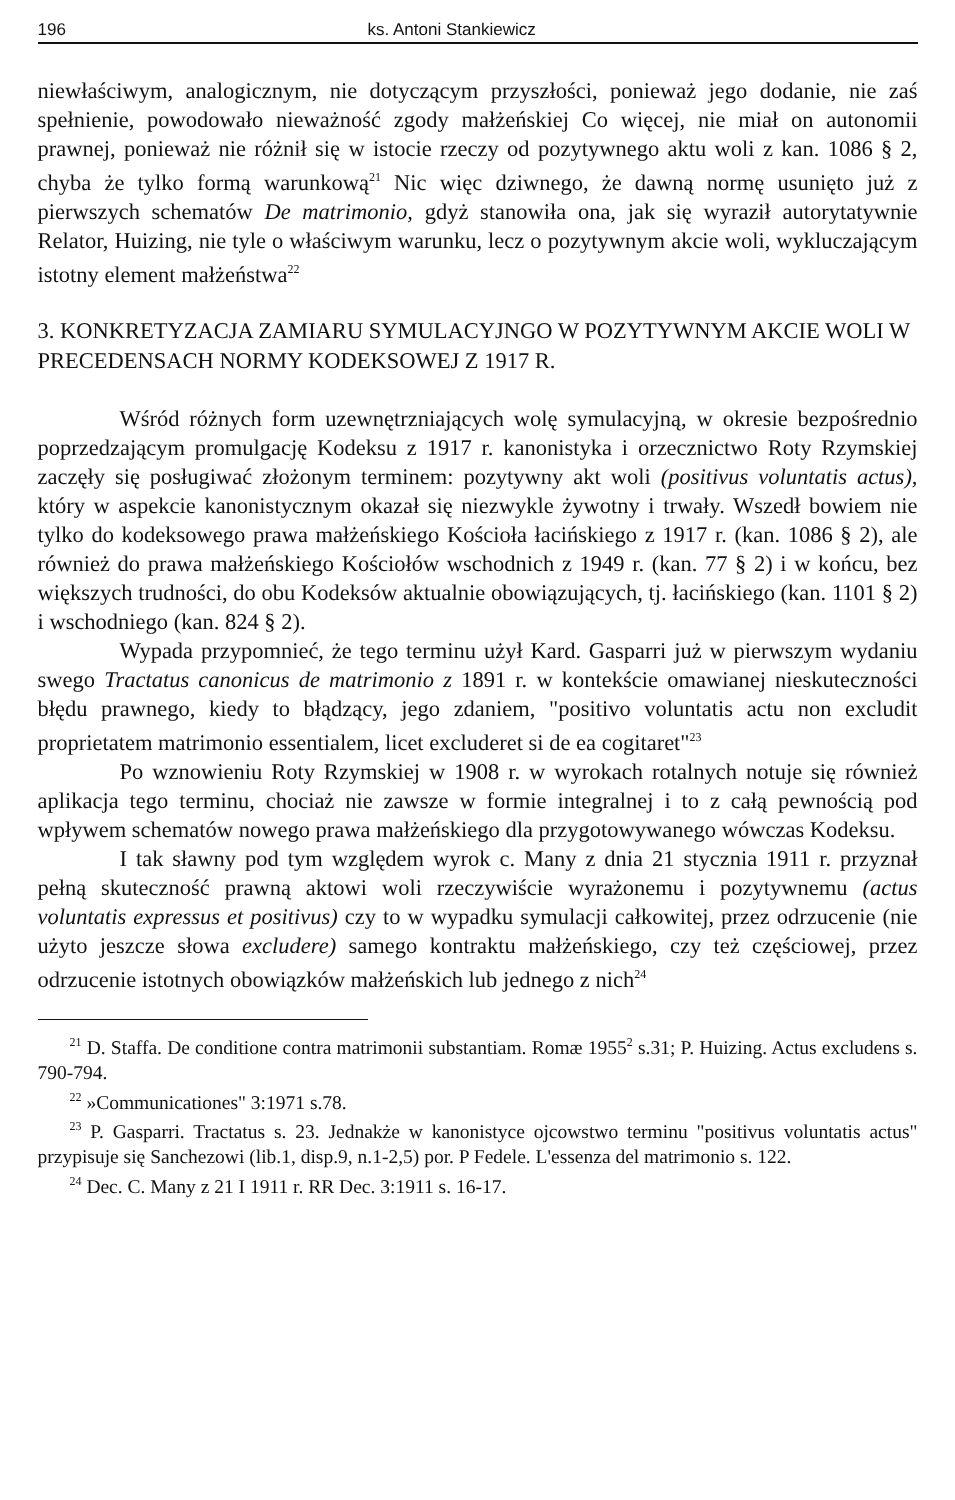196 ks. Antoni Stankiewicz
niewłaściwym, analogicznym, nie dotyczącym przyszłości, ponieważ jego dodanie, nie zaś spełnienie, powodowało nieważność zgody małżeńskiej Co więcej, nie miał on autonomii prawnej, ponieważ nie różnił się w istocie rzeczy od pozytywnego aktu woli z kan. 1086 § 2, chyba że tylko formą warunkową<sup>21</sup> Nic więc dziwnego, że dawną normę usunięto już z pierwszych schematów De matrimonio, gdyż stanowiła ona, jak się wyraził autorytatywnie Relator, Huizing, nie tyle o właściwym warunku, lecz o pozytywnym akcie woli, wykluczającym istotny element małżeństwa<sup>22</sup>
3. KONKRETYZACJA ZAMIARU SYMULACYJNGO W POZYTYWNYM AKCIE WOLI W PRECEDENSACH NORMY KODEKSOWEJ Z 1917 R.
Wśród różnych form uzewnętrzniających wolę symulacyjną, w okresie bezpośrednio poprzedzającym promulgację Kodeksu z 1917 r. kanonistyka i orzecznictwo Roty Rzymskiej zaczęły się posługiwać złożonym terminem: pozytywny akt woli (positivus voluntatis actus), który w aspekcie kanonistycznym okazał się niezwykle żywotny i trwały. Wszedł bowiem nie tylko do kodeksowego prawa małżeńskiego Kościoła łacińskiego z 1917 r. (kan. 1086 § 2), ale również do prawa małżeńskiego Kościołów wschodnich z 1949 r. (kan. 77 § 2) i w końcu, bez większych trudności, do obu Kodeksów aktualnie obowiązujących, tj. łacińskiego (kan. 1101 § 2) i wschodniego (kan. 824 § 2).
Wypada przypomnieć, że tego terminu użył Kard. Gasparri już w pierwszym wydaniu swego Tractatus canonicus de matrimonio z 1891 r. w kontekście omawianej nieskuteczności błędu prawnego, kiedy to błądzący, jego zdaniem, "positivo voluntatis actu non excludit proprietatem matrimonio essentialem, licet excluderet si de ea cogitaret"<sup>23</sup>
Po wznowieniu Roty Rzymskiej w 1908 r. w wyrokach rotalnych notuje się również aplikacja tego terminu, chociaż nie zawsze w formie integralnej i to z całą pewnością pod wpływem schematów nowego prawa małżeńskiego dla przygotowywanego wówczas Kodeksu.
I tak sławny pod tym względem wyrok c. Many z dnia 21 stycznia 1911 r. przyznał pełną skuteczność prawną aktowi woli rzeczywiście wyrażonemu i pozytywnemu (actus voluntatis expressus et positivus) czy to w wypadku symulacji całkowitej, przez odrzucenie (nie użyto jeszcze słowa excludere) samego kontraktu małżeńskiego, czy też częściowej, przez odrzucenie istotnych obowiązków małżeńskich lub jednego z nich<sup>24</sup>
<sup>21</sup> D. Staffa. De conditione contra matrimonii substantiam. Romæ 1955<sup>2</sup> s.31; P. Huizing. Actus excludens s. 790-794.
<sup>22</sup> »Communicationes" 3:1971 s.78.
<sup>23</sup> P. Gasparri. Tractatus s. 23. Jednakże w kanonistyce ojcowstwo terminu "positivus voluntatis actus" przypisuje się Sanchezowi (lib.1, disp.9, n.1-2,5) por. P Fedele. L'essenza del matrimonio s. 122.
<sup>24</sup> Dec. C. Many z 21 I 1911 r. RR Dec. 3:1911 s. 16-17.